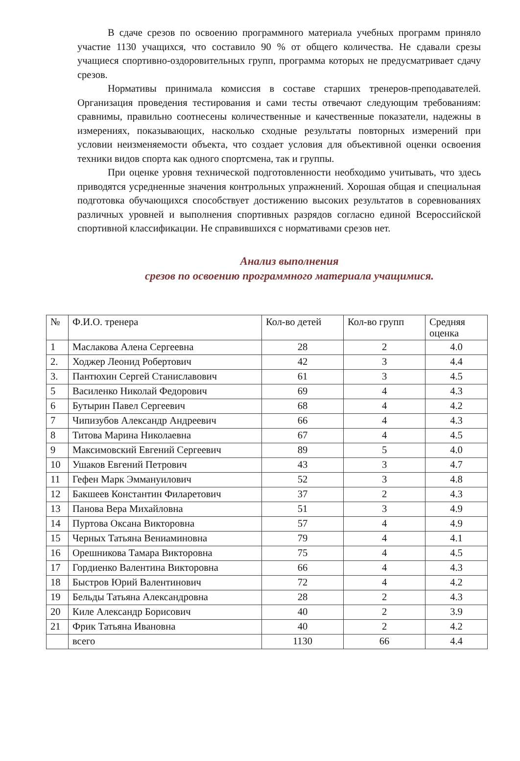В сдаче срезов по освоению программного материала учебных программ приняло участие 1130 учащихся, что составило 90 % от общего количества. Не сдавали срезы учащиеся спортивно-оздоровительных групп, программа которых не предусматривает сдачу срезов.
Нормативы принимала комиссия в составе старших тренеров-преподавателей. Организация проведения тестирования и сами тесты отвечают следующим требованиям: сравнимы, правильно соотнесены количественные и качественные показатели, надежны в измерениях, показывающих, насколько сходные результаты повторных измерений при условии неизменяемости объекта, что создает условия для объективной оценки освоения техники видов спорта как одного спортсмена, так и группы.
При оценке уровня технической подготовленности необходимо учитывать, что здесь приводятся усредненные значения контрольных упражнений. Хорошая общая и специальная подготовка обучающихся способствует достижению высоких результатов в соревнованиях различных уровней и выполнения спортивных разрядов согласно единой Всероссийской спортивной классификации. Не справившихся с нормативами срезов нет.
Анализ выполнения
срезов по освоению программного материала учащимися.
| № | Ф.И.О. тренера | Кол-во детей | Кол-во групп | Средняя оценка |
| --- | --- | --- | --- | --- |
| 1 | Маслакова Алена Сергеевна | 28 | 2 | 4.0 |
| 2. | Ходжер Леонид Робертович | 42 | 3 | 4.4 |
| 3. | Пантюхин Сергей Станиславович | 61 | 3 | 4.5 |
| 5 | Василенко Николай Федорович | 69 | 4 | 4.3 |
| 6 | Бутырин Павел Сергеевич | 68 | 4 | 4.2 |
| 7 | Чипизубов Александр Андреевич | 66 | 4 | 4.3 |
| 8 | Титова Марина Николаевна | 67 | 4 | 4.5 |
| 9 | Максимовский Евгений Сергеевич | 89 | 5 | 4.0 |
| 10 | Ушаков Евгений Петрович | 43 | 3 | 4.7 |
| 11 | Гефен Марк Эммануилович | 52 | 3 | 4.8 |
| 12 | Бакшеев Константин Филаретович | 37 | 2 | 4.3 |
| 13 | Панова Вера Михайловна | 51 | 3 | 4.9 |
| 14 | Пуртова Оксана Викторовна | 57 | 4 | 4.9 |
| 15 | Черных Татьяна Вениаминовна | 79 | 4 | 4.1 |
| 16 | Орешникова Тамара Викторовна | 75 | 4 | 4.5 |
| 17 | Гордиенко Валентина Викторовна | 66 | 4 | 4.3 |
| 18 | Быстров Юрий Валентинович | 72 | 4 | 4.2 |
| 19 | Бельды Татьяна Александровна | 28 | 2 | 4.3 |
| 20 | Киле Александр Борисович | 40 | 2 | 3.9 |
| 21 | Фрик Татьяна Ивановна | 40 | 2 | 4.2 |
| | всего | 1130 | 66 | 4.4 |